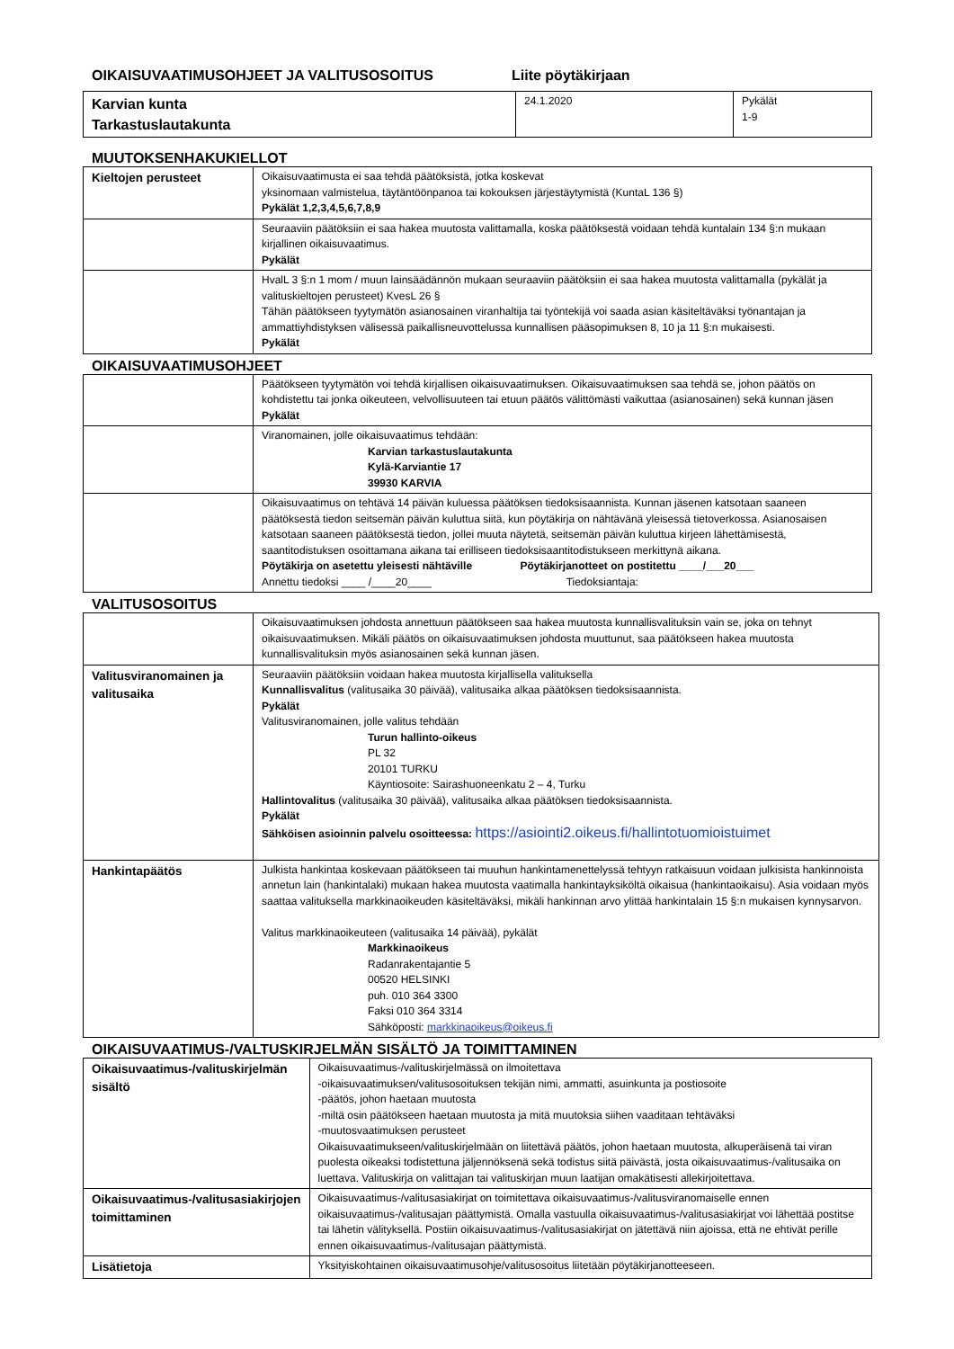OIKAISUVAATIMUSOHJEET JA VALITUSOSOITUS Liite pöytäkirjaan
| Karvian kunta Tarkastuslautakunta | 24.1.2020 | Pykälät 1-9 |
MUUTOKSENHAKUKIELLOT
| Kieltojen perusteet | Oikaisuvaatimusta ei saa tehdä päätöksistä, jotka koskevat yksinomaan valmistelua, täytäntöönpanoa tai kokouksen järjestäytymistä (KuntaL 136 §) Pykälät 1,2,3,4,5,6,7,8,9 |
| | Seuraaviin päätöksiin ei saa hakea muutosta valittamalla, koska päätöksestä voidaan tehdä kuntalain 134 §:n mukaan kirjallinen oikaisuvaatimus. Pykälät |
| | HvalL 3 §:n 1 mom / muun lainsäädännön mukaan seuraaviin päätöksiin ei saa hakea muutosta valittamalla (pykälät ja valituskieltojen perusteet) KvesL 26 § Tähän päätökseen tyytymätön asianosainen viranhaltija tai työntekijä voi saada asian käsiteltäväksi työnantajan ja ammattiyhdistyksen välisessä paikallisneuvottelussa kunnallisen pääsopimuksen 8, 10 ja 11 §:n mukaisesti. Pykälät |
OIKAISUVAATIMUSOHJEET
| | Päätökseen tyytymätön voi tehdä kirjallisen oikaisuvaatimuksen. Oikaisuvaatimuksen saa tehdä se, johon päätös on kohdistettu tai jonka oikeuteen, velvollisuuteen tai etuun päätös välittömästi vaikuttaa (asianosainen) sekä kunnan jäsen Pykälät |
| | Viranomainen, jolle oikaisuvaatimus tehdään: Karvian tarkastuslautakunta Kylä-Karviantie 17 39930 KARVIA |
| | Oikaisuvaatimus on tehtävä 14 päivän kuluessa päätöksen tiedoksisaannista. Kunnan jäsenen katsotaan saaneen päätöksestä tiedon seitsemän päivän kuluttua siitä, kun pöytäkirja on nähtävänä yleisessä tietoverkossa. Asianosaisen katsotaan saaneen päätöksestä tiedon, jollei muuta näytetä, seitsemän päivän kuluttua kirjeen lähettämisestä, saantitodistuksen osoittamana aikana tai erilliseen tiedoksisaantitodistukseen merkittynä aikana. Pöytäkirja on asetettu yleisesti nähtäville Pöytäkirjanotteet on postitettu ____/___20___ Annettu tiedoksi ____ /____20____ Tiedoksiantaja: |
VALITUSOSOITUS
| | Oikaisuvaatimuksen johdosta annettuun päätökseen saa hakea muutosta kunnallisvalituksin vain se, joka on tehnyt oikaisuvaatimuksen. Mikäli päätös on oikaisuvaatimuksen johdosta muuttunut, saa päätökseen hakea muutosta kunnallisvalituksin myös asianosainen sekä kunnan jäsen. |
| Valitusviranomainen ja valitusaika | Seuraaviin päätöksiin voidaan hakea muutosta kirjallisella valituksella Kunnallisvalitus (valitusaika 30 päivää), valitusaika alkaa päätöksen tiedoksisaannista. Pykälät Valitusviranomainen, jolle valitus tehdään Turun hallinto-oikeus PL 32 20101 TURKU Käyntiosoite: Sairashuoneenkatu 2 – 4, Turku Hallintovalitus (valitusaika 30 päivää), valitusaika alkaa päätöksen tiedoksisaannista. Pykälät Sähköisen asioinnin palvelu osoitteessa: https://asiointi2.oikeus.fi/hallintotuomioistuimet |
| Hankintapäätös | Julkista hankintaa koskevaan päätökseen tai muuhun hankintamenettelyssä tehtyyn ratkaisuun voidaan julkisista hankinnoista annetun lain (hankintalaki) mukaan hakea muutosta vaatimalla hankintayksiköltä oikaisua (hankintaoikaisu). Asia voidaan myös saattaa valituksella markkinaoikeuden käsiteltäväksi, mikäli hankinnan arvo ylittää hankintalain 15 §:n mukaisen kynnysarvon. Valitus markkinaoikeuteen (valitusaika 14 päivää), pykälät Markkinaoikeus Radanrakentajantie 5 00520 HELSINKI puh. 010 364 3300 Faksi 010 364 3314 Sähköposti: markkinaoikeus@oikeus.fi |
OIKAISUVAATIMUS-/VALTUSKIRJELMÄN SISÄLTÖ JA TOIMITTAMINEN
| Oikaisuvaatimus-/valituskirjelmän sisältö | Oikaisuvaatimus-/valituskirjelmässä on ilmoitettava -oikaisuvaatimuksen/valitusosoituksen tekijän nimi, ammatti, asuinkunta ja postiosoite -päätös, johon haetaan muutosta -miltä osin päätökseen haetaan muutosta ja mitä muutoksia siihen vaaditaan tehtäväksi -muutosvaatimuksen perusteet Oikaisuvaatimukseen/valituskirjelmään on liitettävä päätös, johon haetaan muutosta, alkuperäisenä tai viran puolesta oikeaksi todistettuna jäljennöksenä sekä todistus siitä päivästä, josta oikaisuvaatimus-/valitusaika on luettava. Valituskirja on valittajan tai valituskirjan muun laatijan omakätisesti allekirjoitettava. |
| Oikaisuvaatimus-/valitusasiakirjojen toimittaminen | Oikaisuvaatimus-/valitusasiakirjat on toimitettava oikaisuvaatimus-/valitusviranomaiselle ennen oikaisuvaatimus-/valitusajan päättymistä. Omalla vastuulla oikaisuvaatimus-/valitusasiakirjat voi lähettää postitse tai lähetin välityksellä. Postiin oikaisuvaatimus-/valitusasiakirjat on jätettävä niin ajoissa, että ne ehtivät perille ennen oikaisuvaatimus-/valitusajan päättymistä. |
| Lisätietoja | Yksityiskohtainen oikaisuvaatimusohje/valitusosoitus liitetään pöytäkirjanotteeseen. |